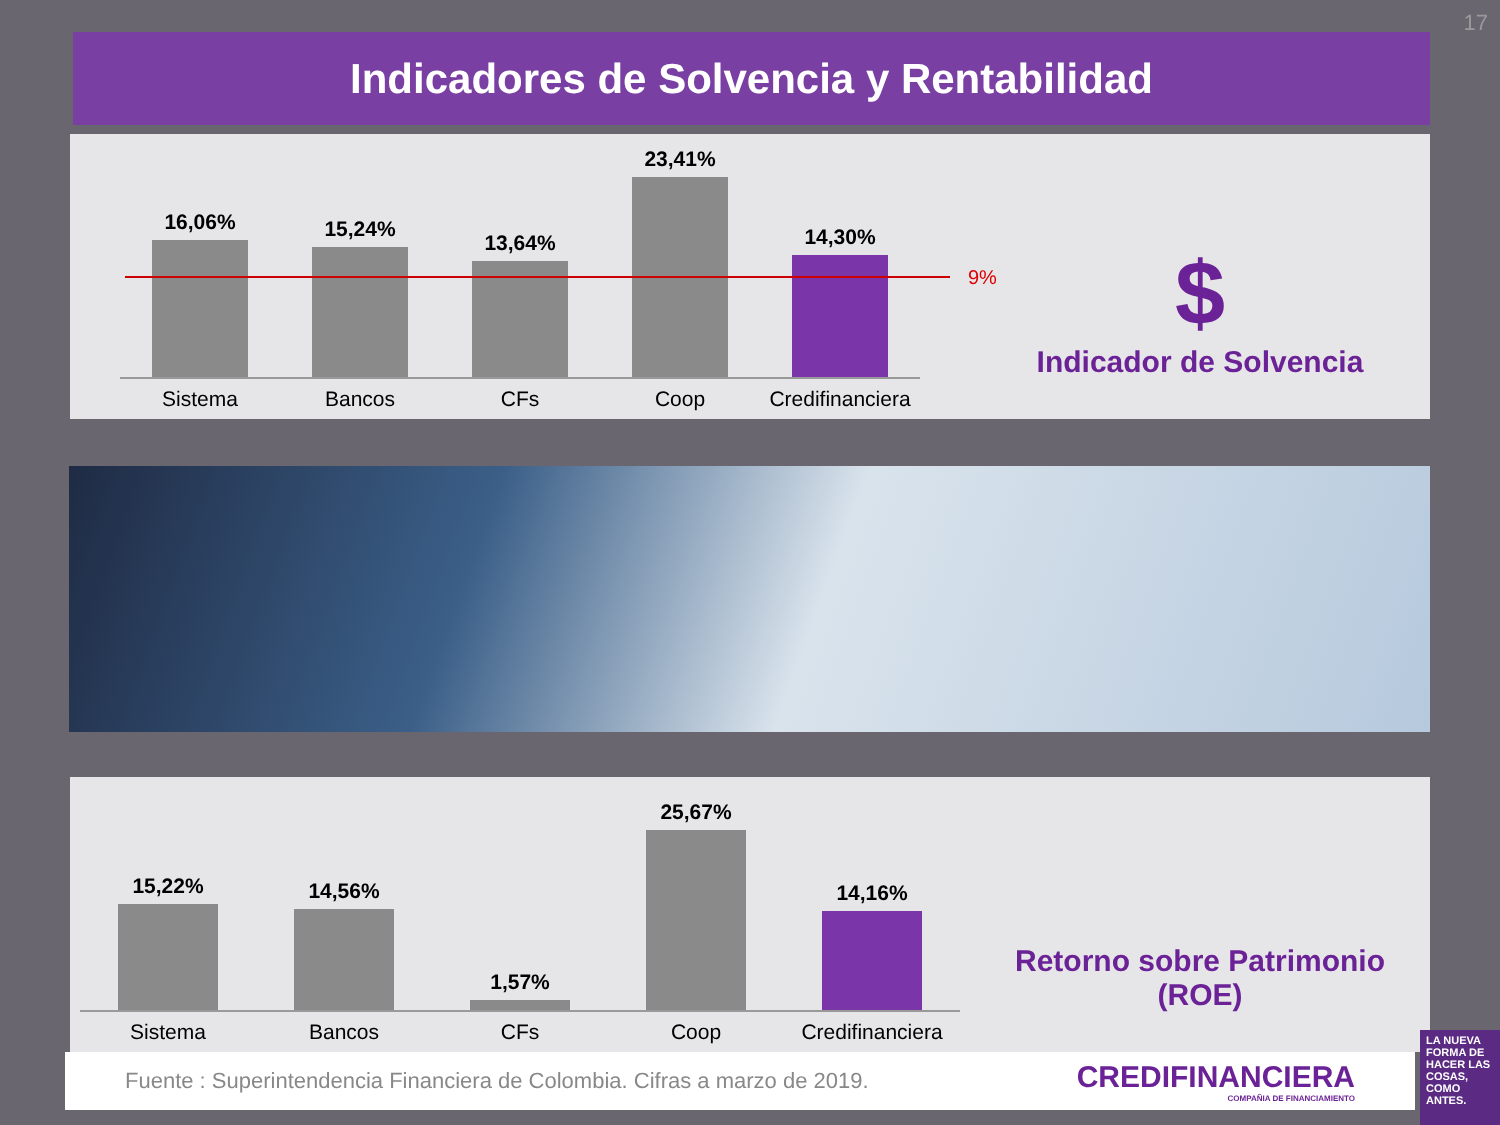17
Indicadores de Solvencia y Rentabilidad
16,06%
Sistema
15,24%
Bancos
13,64%
CFs
23,41%
Coop
14,30%
Credifinanciera
9%
$
Indicador de Solvencia
15,22%
Sistema
14,56%
Bancos
1,57%
CFs
25,67%
Coop
14,16%
Credifinanciera
Retorno sobre Patrimonio (ROE)
Fuente : Superintendencia Financiera de Colombia. Cifras a marzo de 2019.
CREDIFINANCIERA
COMPAÑIA DE FINANCIAMIENTO
LA NUEVA FORMA DE HACER LAS COSAS, COMO ANTES.